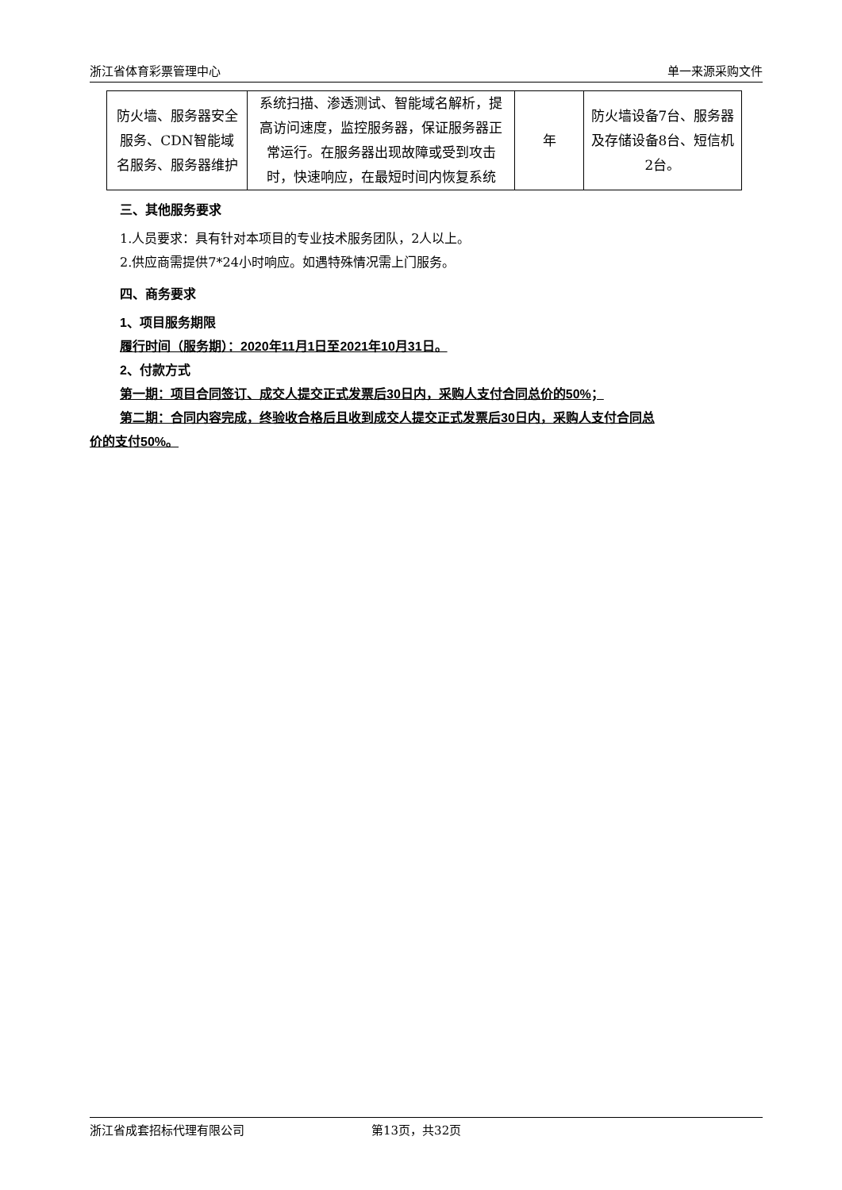浙江省体育彩票管理中心 单一来源采购文件
| 防火墙、服务器安全服务、CDN智能域名服务、服务器维护 | 系统扫描、渗透测试、智能域名解析，提高访问速度，监控服务器，保证服务器正常运行。在服务器出现故障或受到攻击时，快速响应，在最短时间内恢复系统 | 年 | 防火墙设备7台、服务器及存储设备8台、短信机2台。 |
三、其他服务要求
1.人员要求：具有针对本项目的专业技术服务团队，2人以上。
2.供应商需提供7*24小时响应。如遇特殊情况需上门服务。
四、商务要求
1、项目服务期限
履行时间（服务期）：2020年11月1日至2021年10月31日。
2、付款方式
第一期：项目合同签订、成交人提交正式发票后30日内，采购人支付合同总价的50%；
第二期：合同内容完成，终验收合格后且收到成交人提交正式发票后30日内，采购人支付合同总
价的支付50%。
浙江省成套招标代理有限公司 第13页，共32页